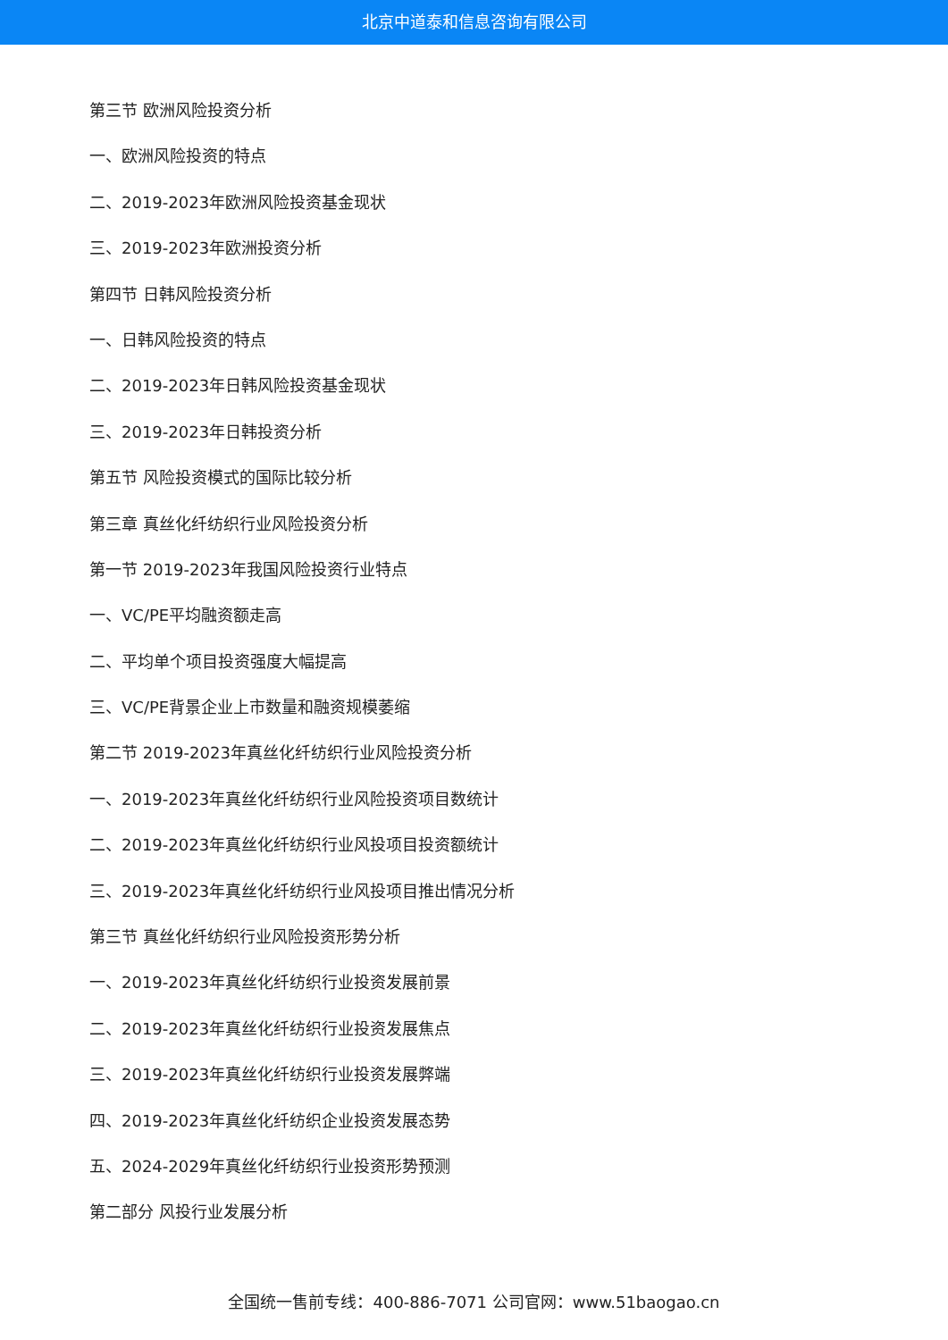北京中道泰和信息咨询有限公司
第三节 欧洲风险投资分析
一、欧洲风险投资的特点
二、2019-2023年欧洲风险投资基金现状
三、2019-2023年欧洲投资分析
第四节 日韩风险投资分析
一、日韩风险投资的特点
二、2019-2023年日韩风险投资基金现状
三、2019-2023年日韩投资分析
第五节 风险投资模式的国际比较分析
第三章 真丝化纤纺织行业风险投资分析
第一节 2019-2023年我国风险投资行业特点
一、VC/PE平均融资额走高
二、平均单个项目投资强度大幅提高
三、VC/PE背景企业上市数量和融资规模萎缩
第二节 2019-2023年真丝化纤纺织行业风险投资分析
一、2019-2023年真丝化纤纺织行业风险投资项目数统计
二、2019-2023年真丝化纤纺织行业风投项目投资额统计
三、2019-2023年真丝化纤纺织行业风投项目推出情况分析
第三节 真丝化纤纺织行业风险投资形势分析
一、2019-2023年真丝化纤纺织行业投资发展前景
二、2019-2023年真丝化纤纺织行业投资发展焦点
三、2019-2023年真丝化纤纺织行业投资发展弊端
四、2019-2023年真丝化纤纺织企业投资发展态势
五、2024-2029年真丝化纤纺织行业投资形势预测
第二部分 风投行业发展分析
全国统一售前专线：400-886-7071 公司官网：www.51baogao.cn